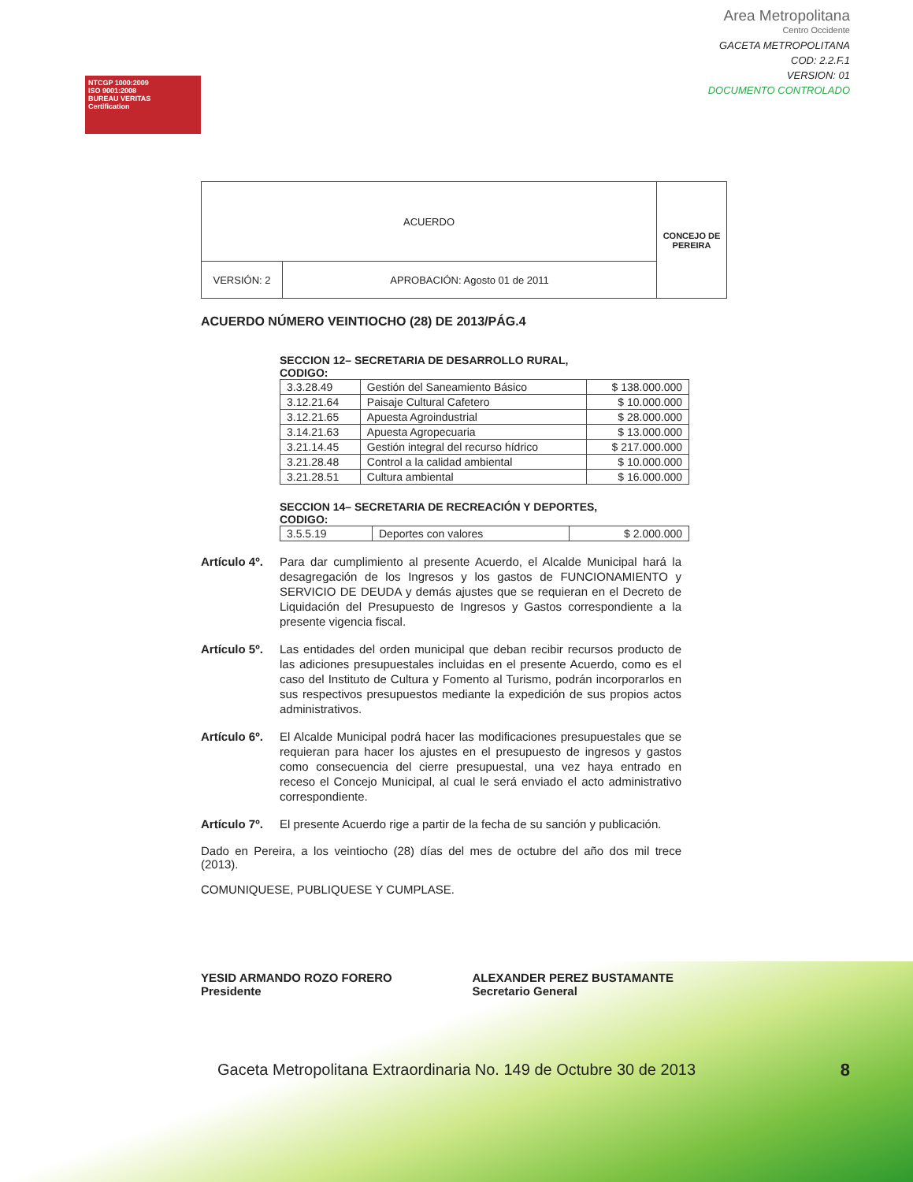NTCGP 1000:2009
ISO 9001:2008
BUREAU VERITAS
Certification
Area Metropolitana
Centro Occidente
GACETA METROPOLITANA
COD: 2.2.F.1
VERSION: 01
DOCUMENTO CONTROLADO
| ACUERDO | | CONCEJO DE PEREIRA |
| VERSIÓN: 2 | APROBACIÓN: Agosto 01 de 2011 | |
ACUERDO NÚMERO VEINTIOCHO (28) DE 2013/PÁG.4
SECCION 12– SECRETARIA DE DESARROLLO RURAL,
CODIGO:
| 3.3.28.49 | Gestión del Saneamiento Básico | $ 138.000.000 |
| 3.12.21.64 | Paisaje Cultural Cafetero | $ 10.000.000 |
| 3.12.21.65 | Apuesta Agroindustrial | $ 28.000.000 |
| 3.14.21.63 | Apuesta Agropecuaria | $ 13.000.000 |
| 3.21.14.45 | Gestión integral del recurso hídrico | $ 217.000.000 |
| 3.21.28.48 | Control a la calidad ambiental | $ 10.000.000 |
| 3.21.28.51 | Cultura ambiental | $ 16.000.000 |
SECCION 14– SECRETARIA DE RECREACIÓN Y DEPORTES,
CODIGO:
| 3.5.5.19 | Deportes con valores | $ 2.000.000 |
Artículo 4º. Para dar cumplimiento al presente Acuerdo, el Alcalde Municipal hará la desagregación de los Ingresos y los gastos de FUNCIONAMIENTO y SERVICIO DE DEUDA y demás ajustes que se requieran en el Decreto de Liquidación del Presupuesto de Ingresos y Gastos correspondiente a la presente vigencia fiscal.
Artículo 5º. Las entidades del orden municipal que deban recibir recursos producto de las adiciones presupuestales incluidas en el presente Acuerdo, como es el caso del Instituto de Cultura y Fomento al Turismo, podrán incorporarlos en sus respectivos presupuestos mediante la expedición de sus propios actos administrativos.
Artículo 6º. El Alcalde Municipal podrá hacer las modificaciones presupuestales que se requieran para hacer los ajustes en el presupuesto de ingresos y gastos como consecuencia del cierre presupuestal, una vez haya entrado en receso el Concejo Municipal, al cual le será enviado el acto administrativo correspondiente.
Artículo 7º. El presente Acuerdo rige a partir de la fecha de su sanción y publicación.
Dado en Pereira, a los veintiocho (28) días del mes de octubre del año dos mil trece (2013).
COMUNIQUESE, PUBLIQUESE Y CUMPLASE.
YESID ARMANDO ROZO FORERO
Presidente
ALEXANDER PEREZ BUSTAMANTE
Secretario General
8
Gaceta Metropolitana Extraordinaria No. 149 de Octubre 30 de 2013